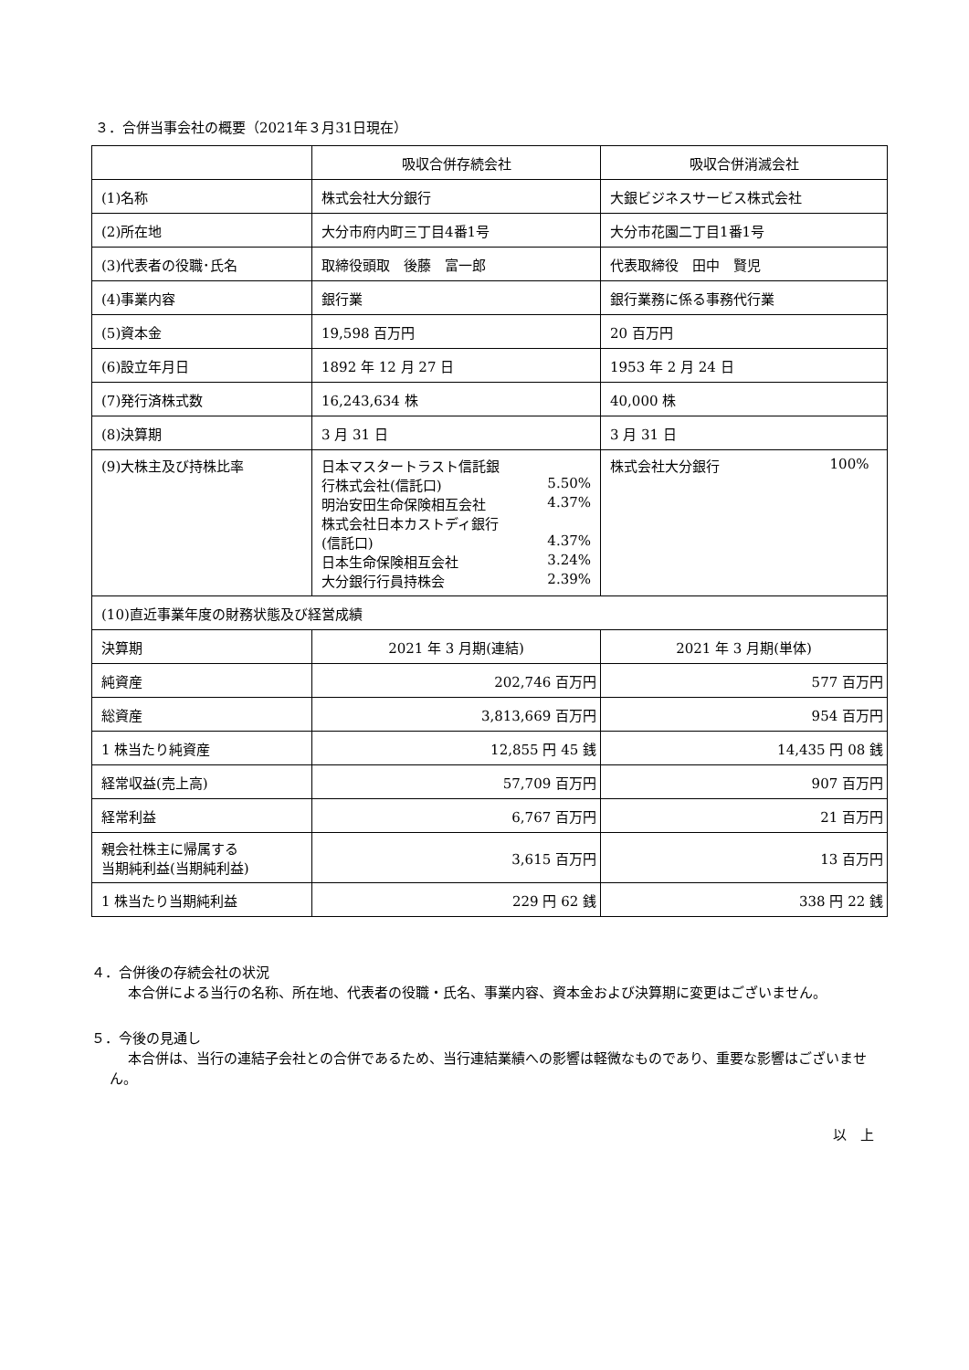３．合併当事会社の概要（2021年３月31日現在）
| | 吸収合併存続会社 | 吸収合併消滅会社 |
| (1)名称 | 株式会社大分銀行 | 大銀ビジネスサービス株式会社 |
| (2)所在地 | 大分市府内町三丁目4番1号 | 大分市花園二丁目1番1号 |
| (3)代表者の役職･氏名 | 取締役頭取 後藤 富一郎 | 代表取締役 田中 賢児 |
| (4)事業内容 | 銀行業 | 銀行業務に係る事務代行業 |
| (5)資本金 | 19,598 百万円 | 20 百万円 |
| (6)設立年月日 | 1892 年 12 月 27 日 | 1953 年 2 月 24 日 |
| (7)発行済株式数 | 16,243,634 株 | 40,000 株 |
| (8)決算期 | 3 月 31 日 | 3 月 31 日 |
| (9)大株主及び持株比率 | 日本マスタートラスト信託銀 行株式会社(信託口) 5.50% 明治安田生命保険相互会社 4.37% 株式会社日本カストディ銀行 (信託口) 4.37% 日本生命保険相互会社 3.24% 大分銀行行員持株会 2.39% | 株式会社大分銀行 100% |
| (10)直近事業年度の財務状態及び経営成績 | | |
| 決算期 | 2021 年 3 月期(連結) | 2021 年 3 月期(単体) |
| 純資産 | 202,746 百万円 | 577 百万円 |
| 総資産 | 3,813,669 百万円 | 954 百万円 |
| 1 株当たり純資産 | 12,855 円 45 銭 | 14,435 円 08 銭 |
| 経常収益(売上高) | 57,709 百万円 | 907 百万円 |
| 経常利益 | 6,767 百万円 | 21 百万円 |
| 親会社株主に帰属する 当期純利益(当期純利益) | 3,615 百万円 | 13 百万円 |
| 1 株当たり当期純利益 | 229 円 62 銭 | 338 円 22 銭 |
４．合併後の存続会社の状況
本合併による当行の名称、所在地、代表者の役職・氏名、事業内容、資本金および決算期に変更はございません。
５．今後の見通し
本合併は、当行の連結子会社との合併であるため、当行連結業績への影響は軽微なものであり、重要な影響はございません。
以　上